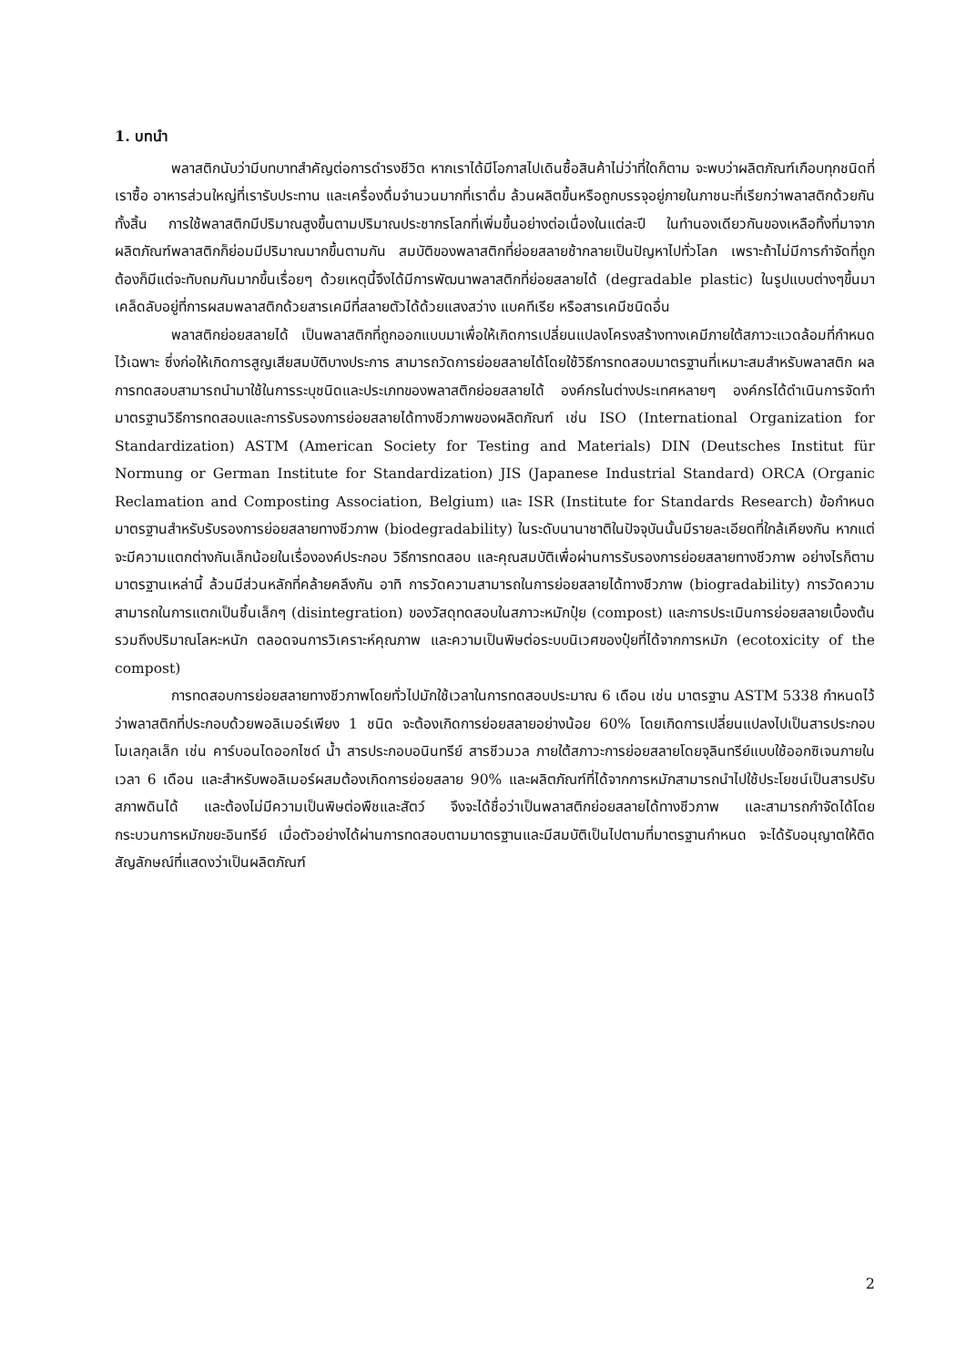1. บทนำ
พลาสติกนับว่ามีบทบาทสำคัญต่อการดำรงชีวิต หากเราได้มีโอกาสไปเดินซื้อสินค้าไม่ว่าที่ใดก็ตาม จะพบว่าผลิตภัณฑ์เกือบทุกชนิดที่เราซื้อ อาหารส่วนใหญ่ที่เรารับประทาน และเครื่องดื่มจำนวนมากที่เราดื่ม ล้วนผลิตขึ้นหรือถูกบรรจุอยู่ภายในภาชนะที่เรียกว่าพลาสติกด้วยกันทั้งสิ้น การใช้พลาสติกมีปริมาณสูงขึ้นตามปริมาณประชากรโลกที่เพิ่มขึ้นอย่างต่อเนื่องในแต่ละปี ในทำนองเดียวกันของเหลือทิ้งที่มาจากผลิตภัณฑ์พลาสติกก็ย่อมมีปริมาณมากขึ้นตามกัน สมบัติของพลาสติกที่ย่อยสลายช้ากลายเป็นปัญหาไปทั่วโลก เพราะถ้าไม่มีการกำจัดที่ถูกต้องก็มีแต่จะทับถมกันมากขึ้นเรื่อยๆ ด้วยเหตุนี้จึงได้มีการพัฒนาพลาสติกที่ย่อยสลายได้ (degradable plastic) ในรูปแบบต่างๆขึ้นมา เคล็ดลับอยู่ที่การผสมพลาสติกด้วยสารเคมีที่สลายตัวได้ด้วยแสงสว่าง แบคทีเรีย หรือสารเคมีชนิดอื่น
พลาสติกย่อยสลายได้ เป็นพลาสติกที่ถูกออกแบบมาเพื่อให้เกิดการเปลี่ยนแปลงโครงสร้างทางเคมีภายใต้สภาวะแวดล้อมที่กำหนดไว้เฉพาะ ซึ่งก่อให้เกิดการสูญเสียสมบัติบางประการ สามารถวัดการย่อยสลายได้โดยใช้วิธีการทดสอบมาตรฐานที่เหมาะสมสำหรับพลาสติก ผลการทดสอบสามารถนำมาใช้ในการระบุชนิดและประเภทของพลาสติกย่อยสลายได้ องค์กรในต่างประเทศหลายๆ องค์กรได้ดำเนินการจัดทำมาตรฐานวิธีการทดสอบและการรับรองการย่อยสลายได้ทางชีวภาพของผลิตภัณฑ์ เช่น ISO (International Organization for Standardization) ASTM (American Society for Testing and Materials) DIN (Deutsches Institut für Normung or German Institute for Standardization) JIS (Japanese Industrial Standard) ORCA (Organic Reclamation and Composting Association, Belgium) และ ISR (Institute for Standards Research) ข้อกำหนดมาตรฐานสำหรับรับรองการย่อยสลายทางชีวภาพ (biodegradability) ในระดับนานาชาติในปัจจุบันนั้นมีรายละเอียดที่ใกล้เคียงกัน หากแต่จะมีความแตกต่างกันเล็กน้อยในเรื่ององค์ประกอบ วิธีการทดสอบ และคุณสมบัติเพื่อผ่านการรับรองการย่อยสลายทางชีวภาพ อย่างไรก็ตาม มาตรฐานเหล่านี้ ล้วนมีส่วนหลักที่คล้ายคลึงกัน อาทิ การวัดความสามารถในการย่อยสลายได้ทางชีวภาพ (biogradability) การวัดความสามารถในการแตกเป็นชิ้นเล็กๆ (disintegration) ของวัสดุทดสอบในสภาวะหมักปุ๋ย (compost) และการประเมินการย่อยสลายเบื้องต้น รวมถึงปริมาณโลหะหนัก ตลอดจนการวิเคราะห์คุณภาพ และความเป็นพิษต่อระบบนิเวศของปุ๋ยที่ได้จากการหมัก (ecotoxicity of the compost)
การทดสอบการย่อยสลายทางชีวภาพโดยทั่วไปมักใช้เวลาในการทดสอบประมาณ 6 เดือน เช่น มาตรฐาน ASTM 5338 กำหนดไว้ว่าพลาสติกที่ประกอบด้วยพอลิเมอร์เพียง 1 ชนิด จะต้องเกิดการย่อยสลายอย่างน้อย 60% โดยเกิดการเปลี่ยนแปลงไปเป็นสารประกอบโมเลกุลเล็ก เช่น คาร์บอนไดออกไซด์ น้ำ สารประกอบอนินทรีย์ สารชีวมวล ภายใต้สภาวะการย่อยสลายโดยจุลินทรีย์แบบใช้ออกซิเจนภายในเวลา 6 เดือน และสำหรับพอลิเมอร์ผสมต้องเกิดการย่อยสลาย 90% และผลิตภัณฑ์ที่ได้จากการหมักสามารถนำไปใช้ประโยชน์เป็นสารปรับสภาพดินได้ และต้องไม่มีความเป็นพิษต่อพืชและสัตว์ จึงจะได้ชื่อว่าเป็นพลาสติกย่อยสลายได้ทางชีวภาพ และสามารถกำจัดได้โดยกระบวนการหมักขยะอินทรีย์ เมื่อตัวอย่างได้ผ่านการทดสอบตามมาตรฐานและมีสมบัติเป็นไปตามที่มาตรฐานกำหนด จะได้รับอนุญาตให้ติดสัญลักษณ์ที่แสดงว่าเป็นผลิตภัณฑ์
2